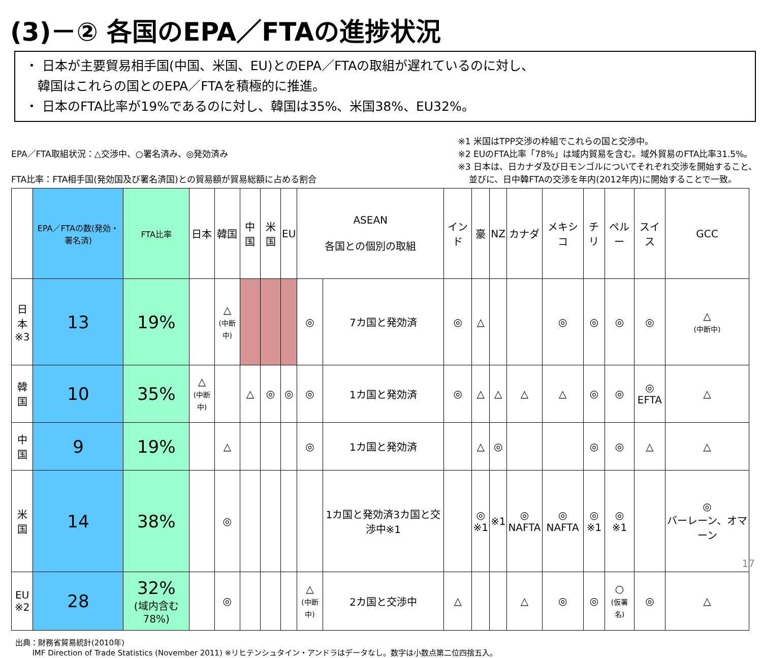(3)－② 各国のEPA／FTAの進捗状況
・ 日本が主要貿易相手国(中国、米国、EU)とのEPA／FTAの取組が遅れているのに対し、
韓国はこれらの国とのEPA／FTAを積極的に推進。
・ 日本のFTA比率が19%であるのに対し、韓国は35%、米国38%、EU32%。
EPA／FTA取組状況：△交渉中、○署名済み、◎発効済み
FTA比率：FTA相手国(発効国及び署名済国)との貿易額が貿易総額に占める割合
※1 米国はTPP交渉の枠組でこれらの国と交渉中。
※2 EUのFTA比率「78%」は域内貿易を含む。域外貿易のFTA比率31.5%。
※3 日本は、日カナダ及び日モンゴルについてそれぞれ交渉を開始すること、
並びに、日中韓FTAの交渉を年内(2012年内)に開始することで一致。
| | EPA／FTAの数(発効・署名済) | FTA比率 | 日本 | 韓国 | 中国 | 米国 | EU | ASEAN 各国との個別の取組 | | インド | 豪 | NZ | カナダ | メキシコ | チリ | ペルー | スイス | GCC |
| --- | --- | --- | --- | --- | --- | --- | --- | --- | --- | --- | --- | --- | --- | --- | --- | --- | --- | --- |
| 日本 ※3 | 13 | 19% | | △ (中断中) | | | | ◎ | 7カ国と発効済 | ◎ | △ | | | ◎ | ◎ | ◎ | ◎ | △ (中断中) |
| 韓国 | 10 | 35% | △ (中断中) | | △ | ◎ | ◎ | ◎ | 1カ国と発効済 | ◎ | △ | △ | △ | △ | ◎ | ◎ | ◎ EFTA | △ |
| 中国 | 9 | 19% | | △ | | | | ◎ | 1カ国と発効済 | | △ | ◎ | | | ◎ | ◎ | △ | △ |
| 米国 | 14 | 38% | | ◎ | | | | | 1カ国と発効済3カ国と交渉中※1 | | ◎ ※1 | ※1 | ◎ NAFTA | ◎ NAFTA | ◎ ※1 | ◎ ※1 | | ◎ バーレーン、オマーン |
| EU ※2 | 28 | 32% (域内含む78%) | | ◎ | | | | △ (中断中) | 2カ国と交渉中 | △ | | | △ | ◎ | ◎ | ○ (仮署名) | ◎ | △ |
出典：財務省貿易統計(2010年)
IMF Direction of Trade Statistics (November 2011) ※リヒテンシュタイン・アンドラはデータなし。数字は小数点第二位四捨五入。
17